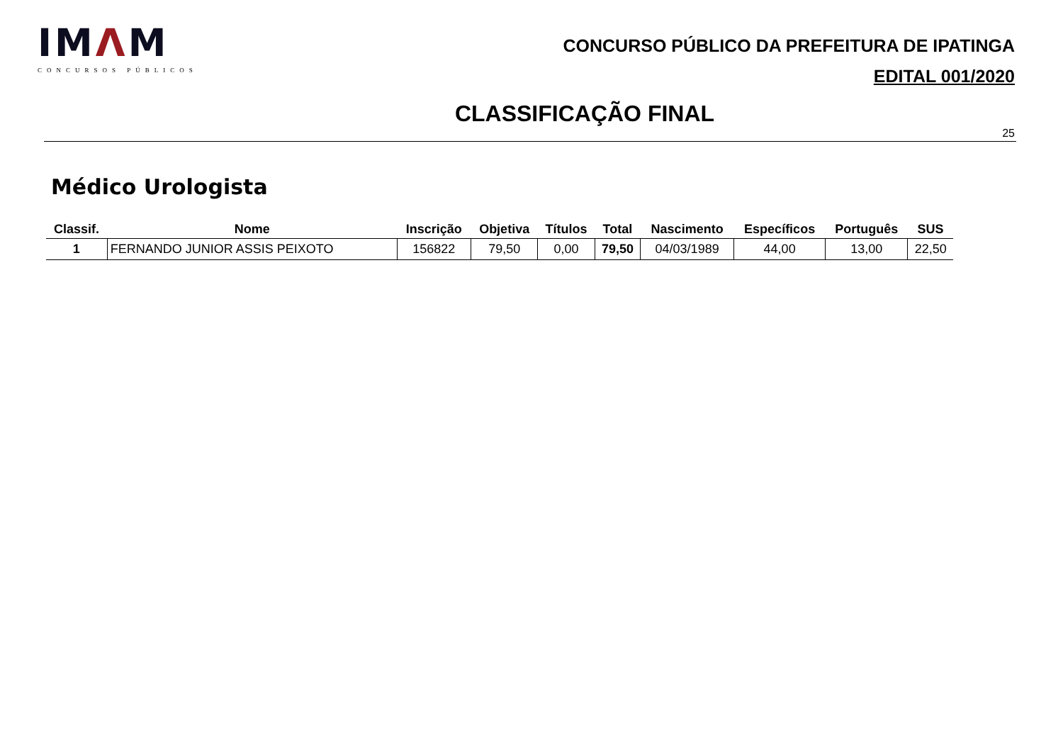IMΛM
CONCURSOS PÚBLICOS
CONCURSO PÚBLICO DA PREFEITURA DE IPATINGA
EDITAL 001/2020
CLASSIFICAÇÃO FINAL
25
Médico Urologista
| Classif. | Nome | Inscrição | Objetiva | Títulos | Total | Nascimento | Específicos | Português | SUS |
| --- | --- | --- | --- | --- | --- | --- | --- | --- | --- |
| 1 | FERNANDO JUNIOR ASSIS PEIXOTO | 156822 | 79,50 | 0,00 | 79,50 | 04/03/1989 | 44,00 | 13,00 | 22,50 |